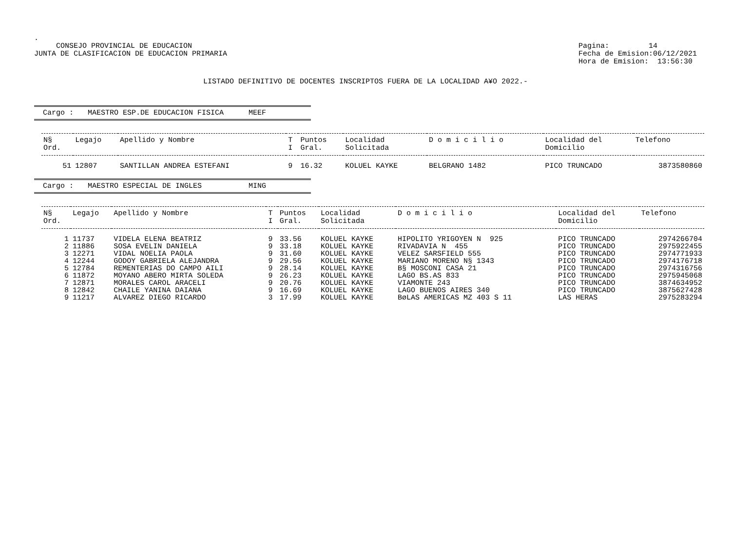.
CONSEJO PROVINCIAL DE EDUCACION
JUNTA DE CLASIFICACION DE EDUCACION PRIMARIA
Pagina: 14
Fecha de Emision:06/12/2021
Hora de Emision: 13:56:30
LISTADO DEFINITIVO DE DOCENTES INSCRIPTOS FUERA DE LA LOCALIDAD A¥O 2022.-
Cargo : MAESTRO ESP.DE EDUCACION FISICA MEEF
| N§ Ord. | Legajo | Apellido y Nombre | T I | Puntos Gral. | Localidad Solicitada | D o m i c i l i o | Localidad del Domicilio | Telefono |
| --- | --- | --- | --- | --- | --- | --- | --- | --- |
| 51 | 12807 | SANTILLAN ANDREA ESTEFANI | 9 | 16.32 | KOLUEL KAYKE | BELGRANO 1482 | PICO TRUNCADO | 3873580860 |
Cargo : MAESTRO ESPECIAL DE INGLES MING
| N§ Ord. | Legajo | Apellido y Nombre | T I | Puntos Gral. | Localidad Solicitada | D o m i c i l i o | Localidad del Domicilio | Telefono |
| --- | --- | --- | --- | --- | --- | --- | --- | --- |
| 1 | 11737 | VIDELA ELENA BEATRIZ | 9 | 33.56 | KOLUEL KAYKE | HIPOLITO YRIGOYEN N 925 | PICO TRUNCADO | 2974266704 |
| 2 | 11886 | SOSA EVELIN DANIELA | 9 | 33.18 | KOLUEL KAYKE | RIVADAVIA N 455 | PICO TRUNCADO | 2975922455 |
| 3 | 12271 | VIDAL NOELIA PAOLA | 9 | 31.60 | KOLUEL KAYKE | VELEZ SARSFIELD 555 | PICO TRUNCADO | 2974771933 |
| 4 | 12244 | GODOY GABRIELA ALEJANDRA | 9 | 29.56 | KOLUEL KAYKE | MARIANO MORENO N§ 1343 | PICO TRUNCADO | 2974176718 |
| 5 | 12784 | REMENTERIAS DO CAMPO AILI | 9 | 28.14 | KOLUEL KAYKE | B§ MOSCONI CASA 21 | PICO TRUNCADO | 2974316756 |
| 6 | 11872 | MOYANO ABERO MIRTA SOLEDA | 9 | 26.23 | KOLUEL KAYKE | LAGO BS.AS 833 | PICO TRUNCADO | 2975945068 |
| 7 | 12871 | MORALES CAROL ARACELI | 9 | 20.76 | KOLUEL KAYKE | VIAMONTE 243 | PICO TRUNCADO | 3874634952 |
| 8 | 12842 | CHAILE YANINA DAIANA | 9 | 16.69 | KOLUEL KAYKE | LAGO BUENOS AIRES 340 | PICO TRUNCADO | 3875627428 |
| 9 | 11217 | ALVAREZ DIEGO RICARDO | 3 | 17.99 | KOLUEL KAYKE | BøLAS AMERICAS MZ 403 S 11 | LAS HERAS | 2975283294 |